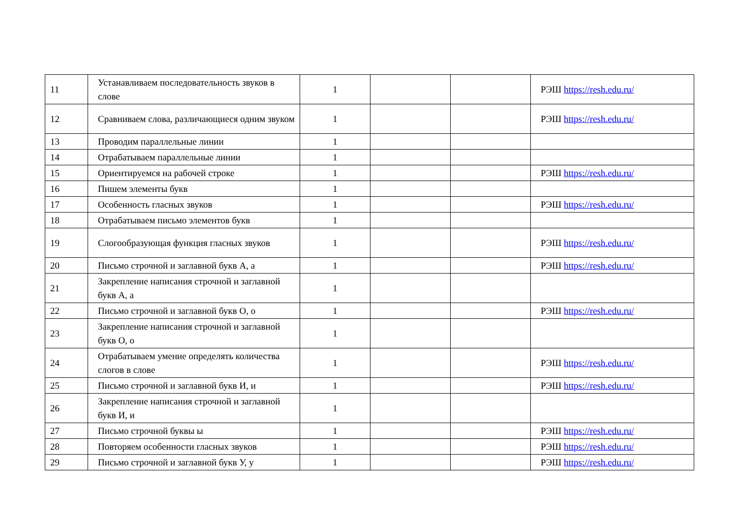| 11 | Устанавливаем последовательность звуков в слове | 1 | | | РЭШ https://resh.edu.ru/ |
| 12 | Сравниваем слова, различающиеся одним звуком | 1 | | | РЭШ https://resh.edu.ru/ |
| 13 | Проводим параллельные линии | 1 | | | |
| 14 | Отрабатываем параллельные линии | 1 | | | |
| 15 | Ориентируемся на рабочей строке | 1 | | | РЭШ https://resh.edu.ru/ |
| 16 | Пишем элементы букв | 1 | | | |
| 17 | Особенность гласных звуков | 1 | | | РЭШ https://resh.edu.ru/ |
| 18 | Отрабатываем письмо элементов букв | 1 | | | |
| 19 | Слогообразующая функция гласных звуков | 1 | | | РЭШ https://resh.edu.ru/ |
| 20 | Письмо строчной и заглавной букв А, а | 1 | | | РЭШ https://resh.edu.ru/ |
| 21 | Закрепление написания строчной и заглавной букв А, а | 1 | | | |
| 22 | Письмо строчной и заглавной букв О, о | 1 | | | РЭШ https://resh.edu.ru/ |
| 23 | Закрепление написания строчной и заглавной букв О, о | 1 | | | |
| 24 | Отрабатываем умение определять количества слогов в слове | 1 | | | РЭШ https://resh.edu.ru/ |
| 25 | Письмо строчной и заглавной букв И, и | 1 | | | РЭШ https://resh.edu.ru/ |
| 26 | Закрепление написания строчной и заглавной букв И, и | 1 | | | |
| 27 | Письмо строчной буквы ы | 1 | | | РЭШ https://resh.edu.ru/ |
| 28 | Повторяем особенности гласных звуков | 1 | | | РЭШ https://resh.edu.ru/ |
| 29 | Письмо строчной и заглавной букв У, у | 1 | | | РЭШ https://resh.edu.ru/ |